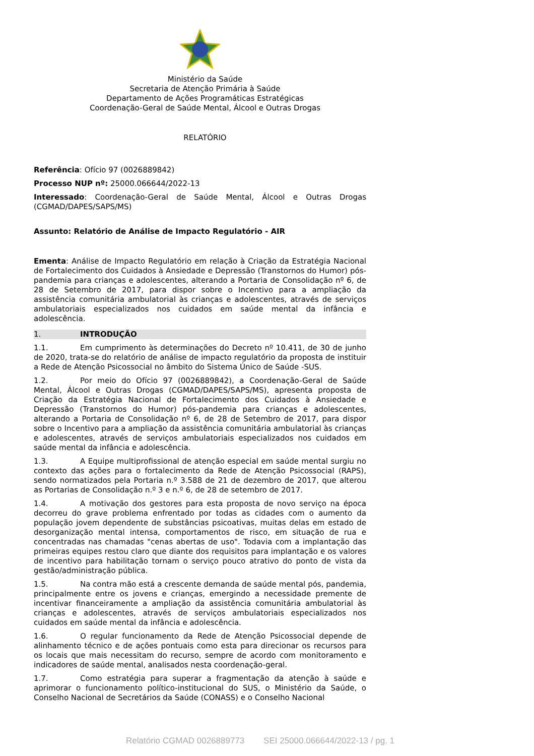Ministério da Saúde
Secretaria de Atenção Primária à Saúde
Departamento de Ações Programáticas Estratégicas
Coordenação-Geral de Saúde Mental, Álcool e Outras Drogas
RELATÓRIO
Referência: Ofício 97 (0026889842)
Processo NUP nº: 25000.066644/2022-13
Interessado: Coordenação-Geral de Saúde Mental, Álcool e Outras Drogas (CGMAD/DAPES/SAPS/MS)
Assunto: Relatório de Análise de Impacto Regulatório - AIR
Ementa: Análise de Impacto Regulatório em relação à Criação da Estratégia Nacional de Fortalecimento dos Cuidados à Ansiedade e Depressão (Transtornos do Humor) pós-pandemia para crianças e adolescentes, alterando a Portaria de Consolidação nº 6, de 28 de Setembro de 2017, para dispor sobre o Incentivo para a ampliação da assistência comunitária ambulatorial às crianças e adolescentes, através de serviços ambulatoriais especializados nos cuidados em saúde mental da infância e adolescência.
1. INTRODUÇÃO
1.1. Em cumprimento às determinações do Decreto nº 10.411, de 30 de junho de 2020, trata-se do relatório de análise de impacto regulatório da proposta de instituir a Rede de Atenção Psicossocial no âmbito do Sistema Único de Saúde -SUS.
1.2. Por meio do Ofício 97 (0026889842), a Coordenação-Geral de Saúde Mental, Álcool e Outras Drogas (CGMAD/DAPES/SAPS/MS), apresenta proposta de Criação da Estratégia Nacional de Fortalecimento dos Cuidados à Ansiedade e Depressão (Transtornos do Humor) pós-pandemia para crianças e adolescentes, alterando a Portaria de Consolidação nº 6, de 28 de Setembro de 2017, para dispor sobre o Incentivo para a ampliação da assistência comunitária ambulatorial às crianças e adolescentes, através de serviços ambulatoriais especializados nos cuidados em saúde mental da infância e adolescência.
1.3. A Equipe multiprofissional de atenção especial em saúde mental surgiu no contexto das ações para o fortalecimento da Rede de Atenção Psicossocial (RAPS), sendo normatizados pela Portaria n.º 3.588 de 21 de dezembro de 2017, que alterou as Portarias de Consolidação n.º 3 e n.º 6, de 28 de setembro de 2017.
1.4. A motivação dos gestores para esta proposta de novo serviço na época decorreu do grave problema enfrentado por todas as cidades com o aumento da população jovem dependente de substâncias psicoativas, muitas delas em estado de desorganização mental intensa, comportamentos de risco, em situação de rua e concentradas nas chamadas "cenas abertas de uso". Todavia com a implantação das primeiras equipes restou claro que diante dos requisitos para implantação e os valores de incentivo para habilitação tornam o serviço pouco atrativo do ponto de vista da gestão/administração pública.
1.5. Na contra mão está a crescente demanda de saúde mental pós, pandemia, principalmente entre os jovens e crianças, emergindo a necessidade premente de incentivar financeiramente a ampliação da assistência comunitária ambulatorial às crianças e adolescentes, através de serviços ambulatoriais especializados nos cuidados em saúde mental da infância e adolescência.
1.6. O regular funcionamento da Rede de Atenção Psicossocial depende de alinhamento técnico e de ações pontuais como esta para direcionar os recursos para os locais que mais necessitam do recurso, sempre de acordo com monitoramento e indicadores de saúde mental, analisados nesta coordenação-geral.
1.7. Como estratégia para superar a fragmentação da atenção à saúde e aprimorar o funcionamento político-institucional do SUS, o Ministério da Saúde, o Conselho Nacional de Secretários da Saúde (CONASS) e o Conselho Nacional
Relatório CGMAD 0026889773 SEI 25000.066644/2022-13 / pg. 1